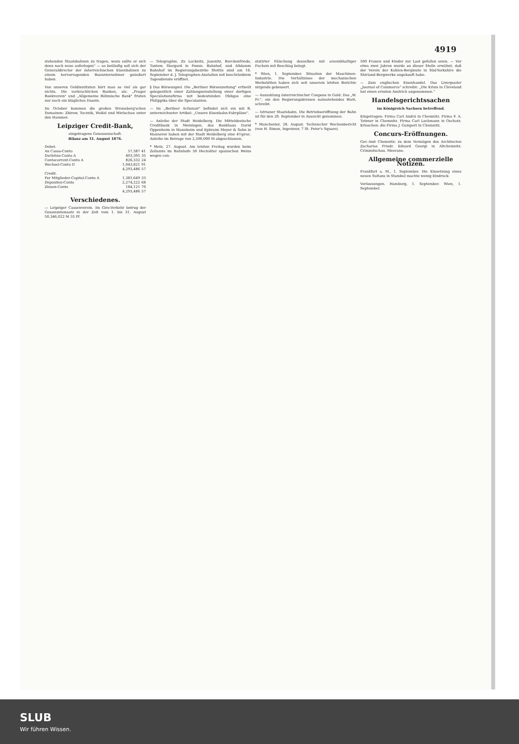4919
stehenden Staatsbahnen zu tragen, wozu sollte er sich denn noch neue auferlegen" — so beiläufig soll sich der Generaldirector der österreichischen Eisenbahnen zu einem hervorragenden Bauunternehmer geäußert haben.
Von unseren Geldinstituten hört man so viel als gar nichts. Die vorkrachlichen Banken, als: „Prager Bankverein" und „Allgemeine Böhmische Bank" fristen nur noch ein klägliches Dasein.
Im October kommen die großen Strousberg'schen Domainen: Zbirow, Tocznik, Woßel und Miröschau unter den Hammer.
Leipziger Credit-Bank,
eingetragene Genossenschaft.
Bilanz am 31. August 1876.
| Debet. | | |
| An Cassa-Conto | 57,387 | 41 |
| Darlehns-Conto A | 403,305 | 35 |
| Contocorrent-Conto A | 826,332 | 24 |
| Wechsel-Conto II | 1,043,821 | 91 |
| | 4,293,486 | 57 |
| Credit. | | |
| Per Mitglieder-Capital-Conto A | 1,381,649 | 33 |
| Depositen-Conto | 2,274,222 | 68 |
| Zinsen-Conto | 184,121 | 70 |
| | 4,293,486 | 57 |
Verschiedenes.
— Leipziger Cassenverein. Im Giro-Verkehr betrug der Gesammtumsatz in der Zeit vom 1. bis 31. August 50,346,022 M 35 Pf.
— Telegraphie. Zu Locknitz, Jasenitz, Borckenfriede, Tantow, Stargard in Pomm. Bahnhof, und Altdamm Bahnhof im Regierungsbezirke Stettin sind am 16. September d. J. Telegraphen-Anstalten mit beschränktem Tagesdienste eröffnet.
§ Das Börsenspiel. Die „Berliner Börsenzeitung" ertheilt gelegentlich einer Zahlungseinstellung einer dortigen Speculationsfirma mit bedeutenden Obligos eine Philippika über die Speculanten.
— Im „Berliner Actionair" befindet sich ein mit B. unterzeichneter Artikel: „Unsere Eisenbahn-Fahrpläne".
— Anleihe der Stadt Heidelberg. Die Mitteldeutsche Creditbank in Meiningen, das Bankhaus David Oppenheim in Mannheim und Ephraim Meyer & Sohn in Hannover haben mit der Stadt Heidelberg eine 4½proc. Anleihe im Betrage von 2,500,000 M abgeschlossen.
* Metz, 27. August. Am letzten Freitag wurden beim Zollamte im Bahnhofe 50 Hectoliter spanischen Weins wegen con-
statirter Fälschung desselben mit arsenikhaltiger Fuchsin mit Beschlag belegt.
* Wien, 1. September. Situation der Maschinen-Industrie. Die Verhältnisse der mechanischen Werkstätten haben sich seit unserem letzten Berichte nirgends gebessert.
— Auszahlung österreichischer Coupons in Gold. Das „W. Fr.", ein den Regierungskreisen nahestehendes Blatt, schreibt.
— Istrianer Staatsbahn. Die Betriebseröffnung der Bahn ist für den 20. September in Aussicht genommen.
* Manchester, 28. August. Technischer Wochenbericht (von H. Simon, Ingenieur, 7 St. Peter's Square).
500 Frauen und Kinder zur Last gefallen seien. — Vor etwa zwei Jahren wurde an dieser Stelle erwähnt, daß der Verein der Kohlen-Bergleute in Süd-Yorkshire die Shirland-Bergwerke angekauft habe.
— Zum englischen Eisenhandel. Das Liverpooler „Journal of Commerce" schreibt: „Die Krisis in Cleveland hat einen ernsten Anstrich angenommen."
Handelsgerichtssachen
im Königreich Sachsen betreffend.
Eingetragen: Firma Carl Andrä in Chemnitz. Firma F. A. Tetzner in Chemnitz. Firma Carl Lochmann in Oschatz. Erloschen: die Firma J. Gampert in Chemnitz.
Concurs-Eröffnungen.
Ger.-Amt Chemnitz: zu dem Vermögen des Architecten Zacharias Friedr. Eduard Georgi in Altchemnitz. Crimmitschau. Meerane.
Allgemeine commerzielle Notizen.
Frankfurt a. M., 1. September. Die Einsetzung eines neuen Sultans in Stambul machte wenig Eindruck.
Verloosungen. Hamburg, 1. September. Wien, 1. September.
SLUB
Wir führen Wissen.